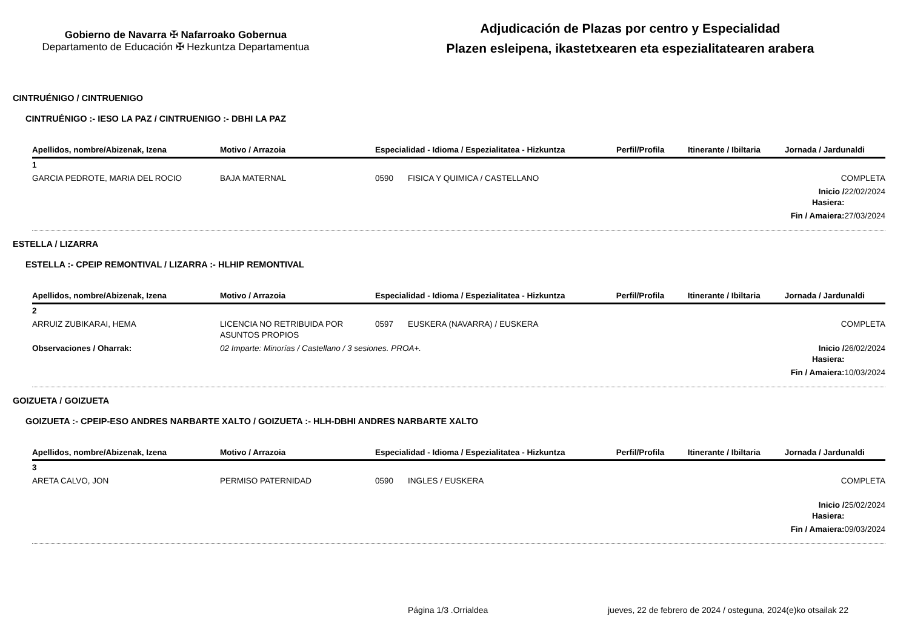Gobierno de Navarra ✠ Nafarroako Gobernua
Departamento de Educación ✠ Hezkuntza Departamentua
Adjudicación de Plazas por centro y Especialidad
Plazen esleipena, ikastetxearen eta espezialitatearen arabera
CINTRUÉNIGO / CINTRUENIGO
CINTRUÉNIGO :- IESO LA PAZ / CINTRUENIGO :- DBHI LA PAZ
| Apellidos, nombre/Abizenak, Izena | Motivo / Arrazoia | Especialidad - Idioma / Espezialitatea - Hizkuntza | | Perfil/Profila | Itinerante / Ibiltaria | Jornada / Jardunaldi | |
| --- | --- | --- | --- | --- | --- | --- | --- |
| 1 | | | | | | | |
| GARCIA PEDROTE, MARIA DEL ROCIO | BAJA MATERNAL | 0590 | FISICA Y QUIMICA / CASTELLANO | | | COMPLETA | |
| | | | | | | Inicio / Hasiera: | 22/02/2024 |
| | | | | | | Fin / Amaiera: | 27/03/2024 |
ESTELLA / LIZARRA
ESTELLA :- CPEIP REMONTIVAL / LIZARRA :- HLHIP REMONTIVAL
| Apellidos, nombre/Abizenak, Izena | Motivo / Arrazoia | Especialidad - Idioma / Espezialitatea - Hizkuntza | | Perfil/Profila | Itinerante / Ibiltaria | Jornada / Jardunaldi | |
| --- | --- | --- | --- | --- | --- | --- | --- |
| 2 | | | | | | | |
| ARRUIZ ZUBIKARAI, HEMA | LICENCIA NO RETRIBUIDA POR ASUNTOS PROPIOS | 0597 | EUSKERA (NAVARRA) / EUSKERA | | | COMPLETA | |
| Observaciones / Oharrak: | 02 Imparte: Minorías / Castellano / 3 sesiones. PROA+. | | | | | Inicio / Hasiera: | 26/02/2024 |
| | | | | | | Fin / Amaiera: | 10/03/2024 |
GOIZUETA / GOIZUETA
GOIZUETA :- CPEIP-ESO ANDRES NARBARTE XALTO / GOIZUETA :- HLH-DBHI ANDRES NARBARTE XALTO
| Apellidos, nombre/Abizenak, Izena | Motivo / Arrazoia | Especialidad - Idioma / Espezialitatea - Hizkuntza | | Perfil/Profila | Itinerante / Ibiltaria | Jornada / Jardunaldi | |
| --- | --- | --- | --- | --- | --- | --- | --- |
| 3 | | | | | | | |
| ARETA CALVO, JON | PERMISO PATERNIDAD | 0590 | INGLES / EUSKERA | | | COMPLETA | |
| | | | | | | Inicio / Hasiera: | 25/02/2024 |
| | | | | | | Fin / Amaiera: | 09/03/2024 |
Página 1/3 .Orrialdea jueves, 22 de febrero de 2024 / osteguna, 2024(e)ko otsailak 22